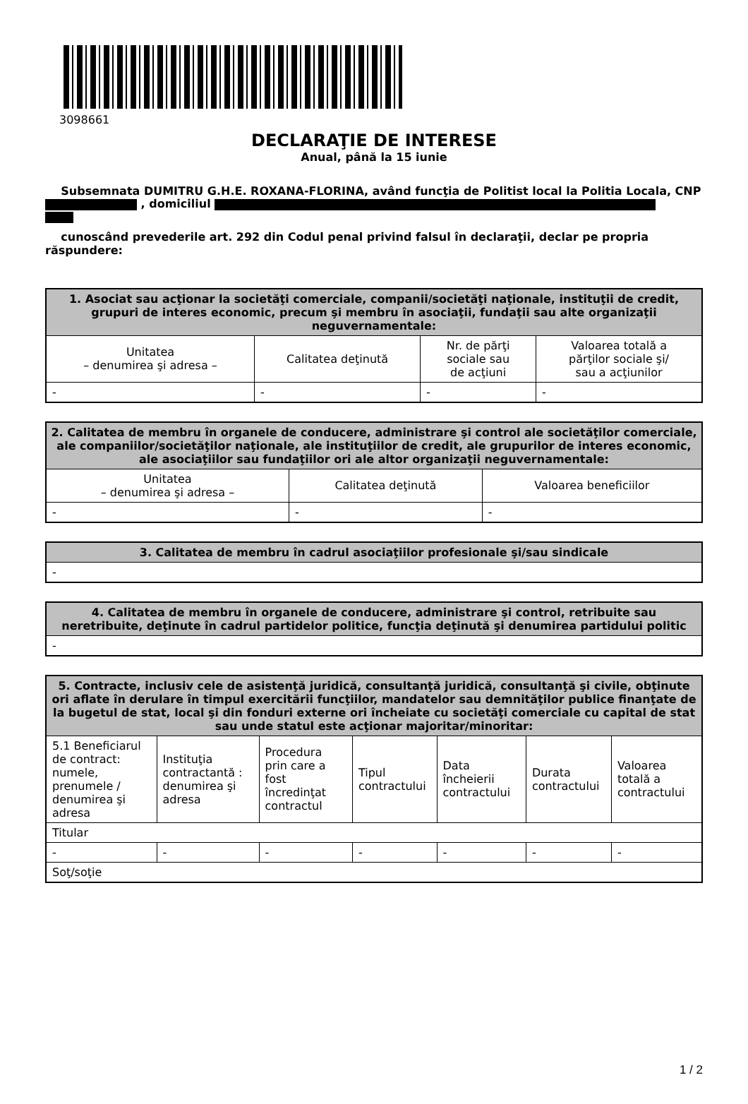3098661
DECLARAŢIE DE INTERESE
Anual, până la 15 iunie
Subsemnata DUMITRU G.H.E. ROXANA-FLORINA, având funcţia de Politist local la Politia Locala, CNP , domiciliul
cunoscând prevederile art. 292 din Codul penal privind falsul în declaraţii, declar pe propria răspundere:
| 1. Asociat sau acţionar la societăţi comerciale, companii/societăţi naţionale, instituţii de credit, grupuri de interes economic, precum şi membru în asociaţii, fundaţii sau alte organizaţii neguvernamentale: | | | |
| --- | --- | --- | --- |
| Unitatea – denumirea şi adresa – | Calitatea deţinută | Nr. de părţi sociale sau de acţiuni | Valoarea totală a părţilor sociale şi/ sau a acţiunilor |
| - | - | - | - |
| 2. Calitatea de membru în organele de conducere, administrare şi control ale societăţilor comerciale, ale companiilor/societăţilor naţionale, ale instituţiilor de credit, ale grupurilor de interes economic, ale asociaţiilor sau fundaţiilor ori ale altor organizaţii neguvernamentale: | | |
| --- | --- | --- |
| Unitatea – denumirea şi adresa – | Calitatea deţinută | Valoarea beneficiilor |
| - | - | - |
| 3. Calitatea de membru în cadrul asociaţiilor profesionale şi/sau sindicale |
| --- |
| - |
| 4. Calitatea de membru în organele de conducere, administrare şi control, retribuite sau neretribuite, deţinute în cadrul partidelor politice, funcţia deţinută şi denumirea partidului politic |
| --- |
| - |
| 5. Contracte, inclusiv cele de asistenţă juridică, consultanţă juridică, consultanţă şi civile, obţinute ori aflate în derulare în timpul exercitării funcţiilor, mandatelor sau demnităţilor publice finanţate de la bugetul de stat, local şi din fonduri externe ori încheiate cu societăţi comerciale cu capital de stat sau unde statul este acţionar majoritar/minoritar: | | | | | | |
| --- | --- | --- | --- | --- | --- | --- |
| 5.1 Beneficiarul de contract: numele, prenumele / denumirea şi adresa | Instituţia contractantă : denumirea şi adresa | Procedura prin care a fost încredinţat contractul | Tipul contractului | Data încheierii contractului | Durata contractului | Valoarea totală a contractului |
| Titular | | | | | | |
| - | - | - | - | - | - | - |
| Soţ/soţie | | | | | | |
1 / 2